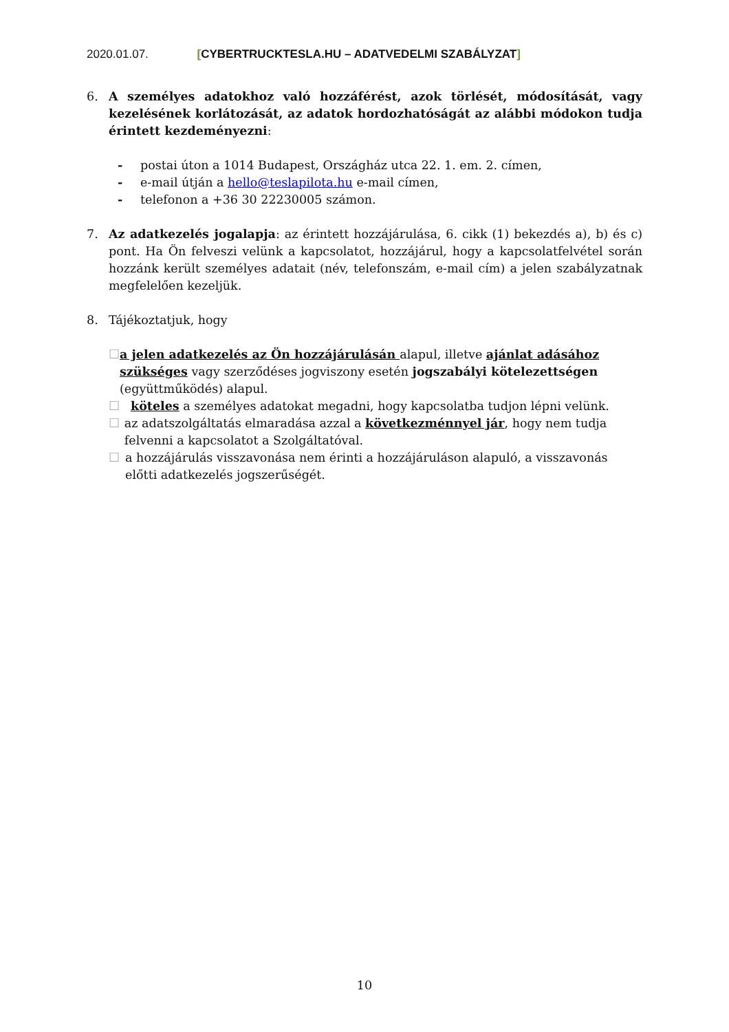2020.01.07. [CYBERTRUCKTESLA.HU – ADATVEDELMI SZABÁLYZAT]
6. A személyes adatokhoz való hozzáférést, azok törlését, módosítását, vagy kezelésének korlátozását, az adatok hordozhatóságát az alábbi módokon tudja érintett kezdeményezni:
- postai úton a 1014 Budapest, Országház utca 22. 1. em. 2. címen,
- e-mail útján a hello@teslapilota.hu e-mail címen,
- telefonon a +36 30 22230005 számon.
7. Az adatkezelés jogalapja: az érintett hozzájárulása, 6. cikk (1) bekezdés a), b) és c) pont. Ha Ön felveszi velünk a kapcsolatot, hozzájárul, hogy a kapcsolatfelvétel során hozzánk került személyes adatait (név, telefonszám, e-mail cím) a jelen szabályzatnak megfelelően kezeljük.
8. Tájékoztatjuk, hogy
☐ a jelen adatkezelés az Ön hozzájárulásán alapul, illetve ajánlat adásához szükséges vagy szerződéses jogviszony esetén jogszabályi kötelezettségen (együttműködés) alapul.
☐ köteles a személyes adatokat megadni, hogy kapcsolatba tudjon lépni velünk.
☐ az adatszolgáltatás elmaradása azzal a következménnyel jár, hogy nem tudja felvenni a kapcsolatot a Szolgáltatóval.
☐ a hozzájárulás visszavonása nem érinti a hozzájáruláson alapuló, a visszavonás előtti adatkezelés jogszerűségét.
10